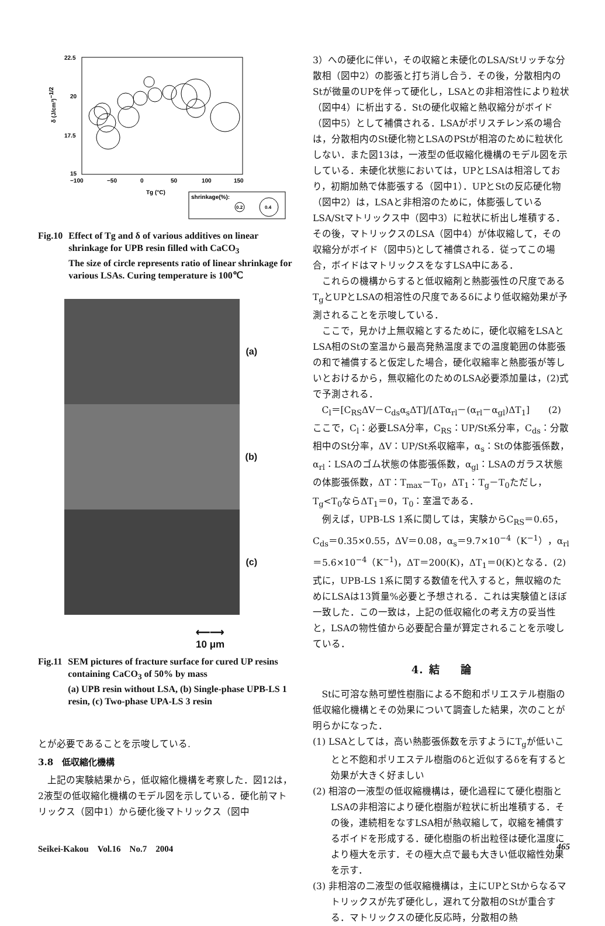22.5
20
17.5
15
−100
−50
0
50
100
150
Tg (°C)
δ (J/cm³)−1/2
shrinkage(%):
0.2
0.4
Fig.10 Effect of Tg and δ of various additives on linear shrinkage for UPB resin filled with CaCO<sub>3</sub>
The size of circle represents ratio of linear shrinkage for various LSAs. Curing temperature is 100℃
(a)
(b)
(c)
⟵⟶
10 μm
Fig.11 SEM pictures of fracture surface for cured UP resins containing CaCO<sub>3</sub> of 50% by mass
(a) UPB resin without LSA, (b) Single-phase UPB-LS 1 resin, (c) Two-phase UPA-LS 3 resin
とが必要であることを示唆している.
3.8　低収縮化機構
上記の実験結果から，低収縮化機構を考察した．図12は，2液型の低収縮化機構のモデル図を示している．硬化前マトリックス（図中1）から硬化後マトリックス（図中
3）への硬化に伴い，その収縮と未硬化のLSA/Stリッチな分散相（図中2）の膨張と打ち消し合う．その後，分散相内のStが微量のUPを伴って硬化し，LSAとの非相溶性により粒状（図中4）に析出する．Stの硬化収縮と熱収縮分がボイド（図中5）として補償される．LSAがポリスチレン系の場合は，分散相内のSt硬化物とLSAのPStが相溶のために粒状化しない．また図13は，一液型の低収縮化機構のモデル図を示している．未硬化状態においては，UPとLSAは相溶しており，初期加熱で体膨張する（図中1）．UPとStの反応硬化物（図中2）は，LSAと非相溶のために，体膨張しているLSA/Stマトリックス中（図中3）に粒状に析出し堆積する．その後，マトリックスのLSA（図中4）が体収縮して，その収縮分がボイド（図中5)として補償される．従ってこの場合，ボイドはマトリックスをなすLSA中にある．
これらの機構からすると低収縮剤と熱膨張性の尺度であるT<sub>g</sub>とUPとLSAの相溶性の尺度であるδにより低収縮効果が予測されることを示唆している．
ここで，見かけ上無収縮とするために，硬化収縮をLSAとLSA相のStの室温から最高発熱温度までの温度範囲の体膨張の和で補償すると仮定した場合，硬化収縮率と熱膨張が等しいとおけるから，無収縮化のためのLSA必要添加量は，(2)式で予測される．
C<sub>l</sub>＝[C<sub>RS</sub>ΔV－C<sub>ds</sub>α<sub>s</sub>ΔT]/[ΔTα<sub>rl</sub>－(α<sub>rl</sub>－α<sub>gl</sub>)ΔT<sub>1</sub>]　　(2)
ここで，C<sub>l</sub>：必要LSA分率，C<sub>RS</sub>：UP/St系分率，C<sub>ds</sub>：分散相中のSt分率，ΔV：UP/St系収縮率，α<sub>s</sub>：Stの体膨張係数，α<sub>rl</sub>：LSAのゴム状態の体膨張係数，α<sub>gl</sub>：LSAのガラス状態の体膨張係数，ΔT：T<sub>max</sub>－T<sub>0</sub>，ΔT<sub>1</sub>：T<sub>g</sub>－T<sub>0</sub>ただし，T<sub>g</sub><T<sub>0</sub>ならΔT<sub>1</sub>＝0，T<sub>0</sub>：室温である．
例えば，UPB-LS 1系に関しては，実験からC<sub>RS</sub>＝0.65，C<sub>ds</sub>＝0.35×0.55，ΔV＝0.08，α<sub>s</sub>＝9.7×10<sup>−4</sup>（K<sup>−1</sup>），α<sub>rl</sub>＝5.6×10<sup>−4</sup>（K<sup>−1</sup>)，ΔT＝200(K)，ΔT<sub>1</sub>＝0(K)となる．(2)式に，UPB-LS 1系に関する数値を代入すると，無収縮のためにLSAは13質量%必要と予想される．これは実験値とほぼ一致した．この一致は，上記の低収縮化の考え方の妥当性と，LSAの物性値から必要配合量が算定されることを示唆している．
4．結　　論
Stに可溶な熱可塑性樹脂による不飽和ポリエステル樹脂の低収縮化機構とその効果について調査した結果，次のことが明らかになった．
(1) LSAとしては，高い熱膨張係数を示すようにT<sub>g</sub>が低いことと不飽和ポリエステル樹脂のδと近似するδを有すると効果が大きく好ましい
(2) 相溶の一液型の低収縮機構は，硬化過程にて硬化樹脂とLSAの非相溶により硬化樹脂が粒状に析出堆積する．その後，連続相をなすLSA相が熱収縮して，収縮を補償するボイドを形成する．硬化樹脂の析出粒径は硬化温度により極大を示す．その極大点で最も大きい低収縮性効果を示す．
(3) 非相溶の二液型の低収縮機構は，主にUPとStからなるマトリックスが先ず硬化し，遅れて分散相のStが重合する．マトリックスの硬化反応時，分散相の熱
Seikei-Kakou　Vol.16　No.7　2004 465